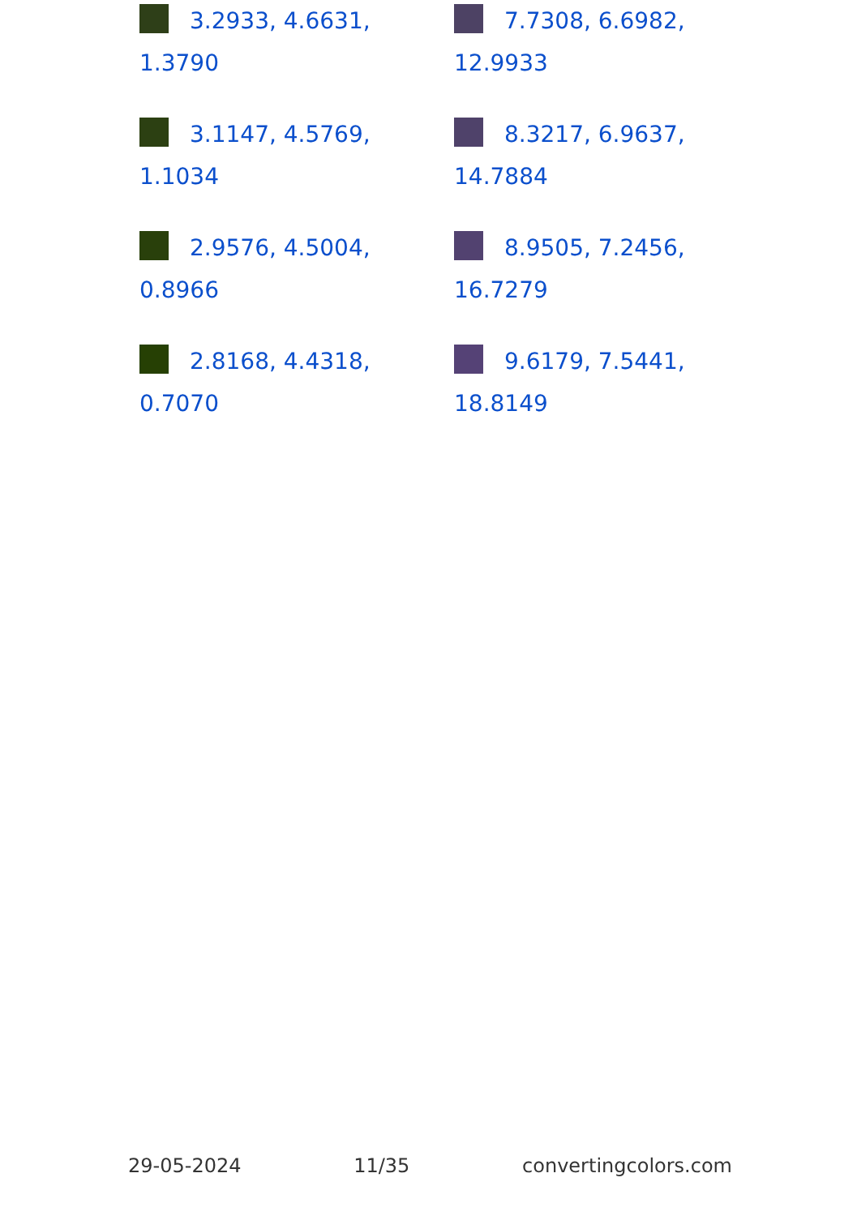3.2933, 4.6631, 1.3790
7.7308, 6.6982, 12.9933
3.1147, 4.5769, 1.1034
8.3217, 6.9637, 14.7884
2.9576, 4.5004, 0.8966
8.9505, 7.2456, 16.7279
2.8168, 4.4318, 0.7070
9.6179, 7.5441, 18.8149
29-05-2024 11/35 convertingcolors.com